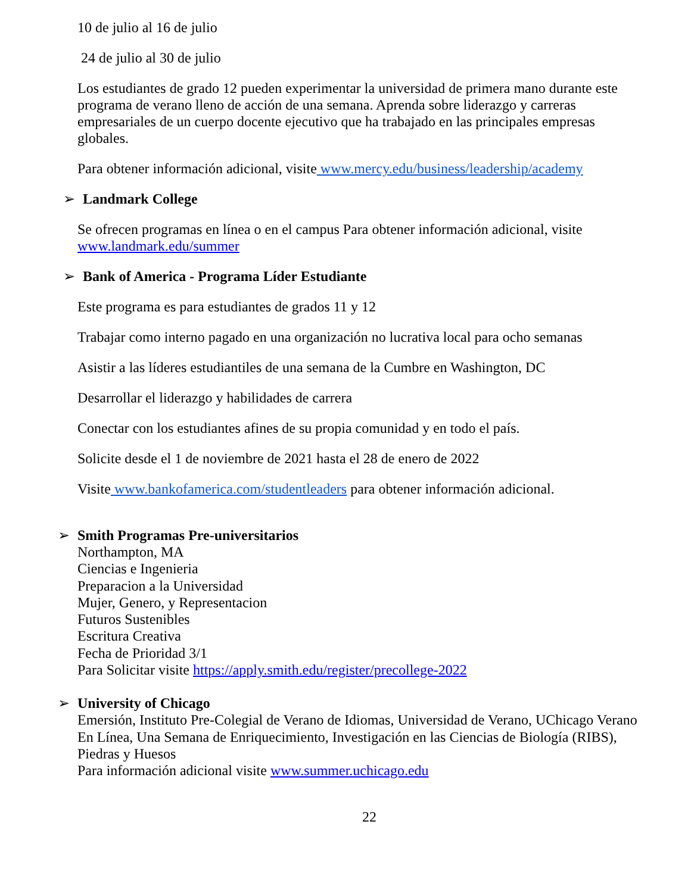10 de julio al 16 de julio
24 de julio al 30 de julio
Los estudiantes de grado 12 pueden experimentar la universidad de primera mano durante este programa de verano lleno de acción de una semana. Aprenda sobre liderazgo y carreras empresariales de un cuerpo docente ejecutivo que ha trabajado en las principales empresas globales.
Para obtener información adicional, visite www.mercy.edu/business/leadership/academy
➢ Landmark College
Se ofrecen programas en línea o en el campus Para obtener información adicional, visite www.landmark.edu/summer
➢ Bank of America - Programa Líder Estudiante
Este programa es para estudiantes de grados 11 y 12
Trabajar como interno pagado en una organización no lucrativa local para ocho semanas
Asistir a las líderes estudiantiles de una semana de la Cumbre en Washington, DC
Desarrollar el liderazgo y habilidades de carrera
Conectar con los estudiantes afines de su propia comunidad y en todo el país.
Solicite desde el 1 de noviembre de 2021 hasta el 28 de enero de 2022
Visite www.bankofamerica.com/studentleaders para obtener información adicional.
➢ Smith Programas Pre-universitarios
Northampton, MA
Ciencias e Ingenieria
Preparacion a la Universidad
Mujer, Genero, y Representacion
Futuros Sustenibles
Escritura Creativa
Fecha de Prioridad 3/1
Para Solicitar visite https://apply.smith.edu/register/precollege-2022
➢ University of Chicago
Emersión, Instituto Pre-Colegial de Verano de Idiomas, Universidad de Verano, UChicago Verano En Línea, Una Semana de Enriquecimiento, Investigación en las Ciencias de Biología (RIBS), Piedras y Huesos
Para información adicional visite www.summer.uchicago.edu
22